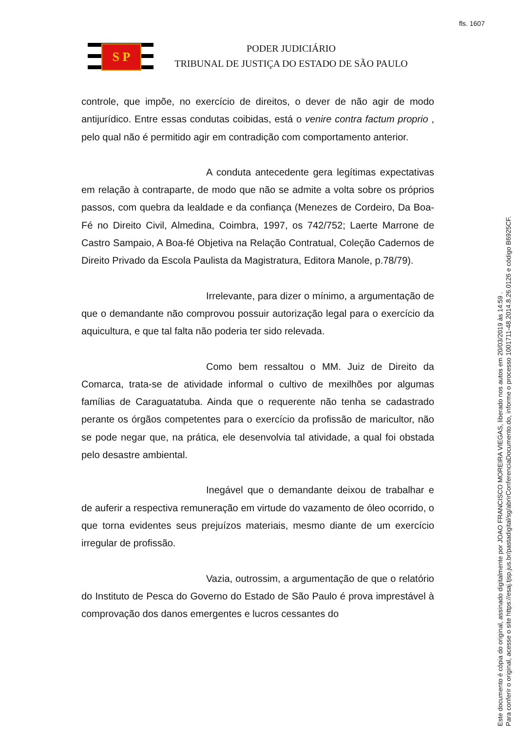fls. 1607
S P
PODER JUDICIÁRIO
TRIBUNAL DE JUSTIÇA DO ESTADO DE SÃO PAULO
controle, que impõe, no exercício de direitos, o dever de não agir de modo antijurídico. Entre essas condutas coibidas, está o venire contra factum proprio , pelo qual não é permitido agir em contradição com comportamento anterior.
A conduta antecedente gera legítimas expectativas em relação à contraparte, de modo que não se admite a volta sobre os próprios passos, com quebra da lealdade e da confiança (Menezes de Cordeiro, Da Boa-Fé no Direito Civil, Almedina, Coimbra, 1997, os 742/752; Laerte Marrone de Castro Sampaio, A Boa-fé Objetiva na Relação Contratual, Coleção Cadernos de Direito Privado da Escola Paulista da Magistratura, Editora Manole, p.78/79).
Irrelevante, para dizer o mínimo, a argumentação de que o demandante não comprovou possuir autorização legal para o exercício da aquicultura, e que tal falta não poderia ter sido relevada.
Como bem ressaltou o MM. Juiz de Direito da Comarca, trata-se de atividade informal o cultivo de mexilhões por algumas famílias de Caraguatatuba. Ainda que o requerente não tenha se cadastrado perante os órgãos competentes para o exercício da profissão de maricultor, não se pode negar que, na prática, ele desenvolvia tal atividade, a qual foi obstada pelo desastre ambiental.
Inegável que o demandante deixou de trabalhar e de auferir a respectiva remuneração em virtude do vazamento de óleo ocorrido, o que torna evidentes seus prejuízos materiais, mesmo diante de um exercício irregular de profissão.
Vazia, outrossim, a argumentação de que o relatório do Instituto de Pesca do Governo do Estado de São Paulo é prova imprestável à comprovação dos danos emergentes e lucros cessantes do
Este documento é cópia do original, assinado digitalmente por JOAO FRANCISCO MOREIRA VIEGAS, liberado nos autos em 20/03/2019 às 14:59 .
Para conferir o original, acesse o site https://esaj.tjsp.jus.br/pastadigital/sg/abrirConferenciaDocumento.do, informe o processo 1001711-48.2014.8.26.0126 e código B6925CF.